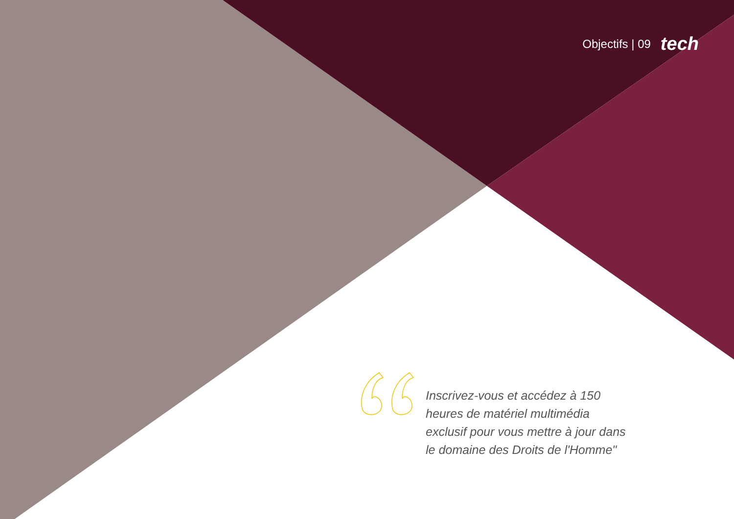Objectifs | 09 tech
Inscrivez-vous et accédez à 150 heures de matériel multimédia exclusif pour vous mettre à jour dans le domaine des Droits de l'Homme"